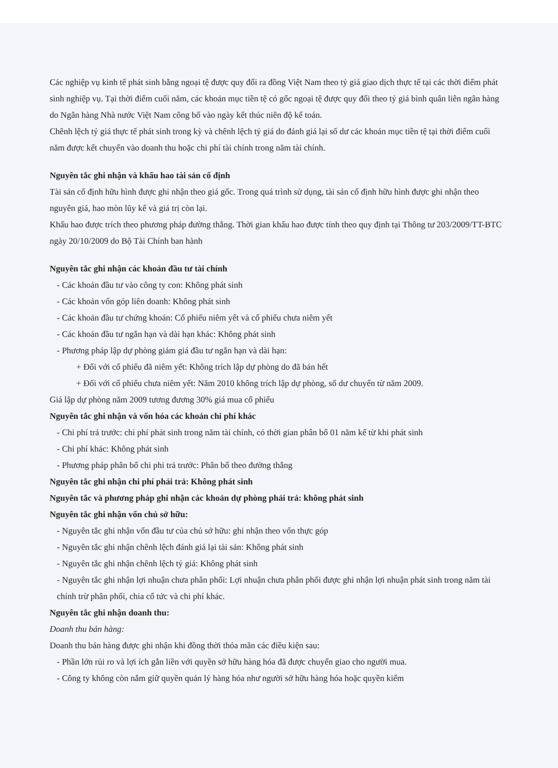Các nghiệp vụ kinh tế phát sinh bằng ngoại tệ được quy đổi ra đồng Việt Nam theo tỷ giá giao dịch thực tế tại các thời điểm phát sinh nghiệp vụ. Tại thời điểm cuối năm, các khoản mục tiền tệ có gốc ngoại tệ được quy đổi theo tỷ giá bình quân liên ngân hàng do Ngân hàng Nhà nước Việt Nam công bố vào ngày kết thúc niên độ kế toán.
Chênh lệch tỷ giá thực tế phát sinh trong kỳ và chênh lệch tỷ giá do đánh giá lại số dư các khoản mục tiền tệ tại thời điểm cuối năm được kết chuyển vào doanh thu hoặc chi phí tài chính trong năm tài chính.
Nguyên tắc ghi nhận và khấu hao tài sản cố định
Tài sản cố định hữu hình được ghi nhận theo giá gốc. Trong quá trình sử dụng, tài sản cố định hữu hình được ghi nhận theo nguyên giá, hao mòn lũy kế và giá trị còn lại.
Khấu hao được trích theo phương pháp đường thẳng. Thời gian khấu hao được tính theo quy định tại Thông tư 203/2009/TT-BTC ngày 20/10/2009 do Bộ Tài Chính ban hành
Nguyên tắc ghi nhận các khoản đầu tư tài chính
- Các khoản đầu tư vào công ty con: Không phát sinh
- Các khoản vốn góp liên doanh: Không phát sinh
- Các khoản đầu tư chứng khoán: Cổ phiếu niêm yết và cổ phiếu chưa niêm yết
- Các khoản đầu tư ngắn hạn và dài hạn khác: Không phát sinh
- Phương pháp lập dự phòng giảm giá đầu tư ngắn hạn và dài hạn:
+ Đối với cổ phiếu đã niêm yết: Không trích lập dự phòng do đã bán hết
+ Đối với cổ phiếu chưa niêm yết: Năm 2010 không trích lập dự phòng, số dư chuyển từ năm 2009.
Giá lập dự phòng năm 2009 tương đương 30% giá mua cổ phiếu
Nguyên tắc ghi nhận và vốn hóa các khoản chi phí khác
- Chi phí trả trước: chi phí phát sinh trong năm tài chính, có thời gian phân bổ 01 năm kể từ khi phát sinh
- Chi phí khác: Không phát sinh
- Phương pháp phân bổ chi phi trả trước: Phân bổ theo đường thẳng
Nguyên tắc ghi nhận chi phí phải trả: Không phát sinh
Nguyên tắc và phương pháp ghi nhận các khoản dự phòng phải trả: không phát sinh
Nguyên tắc ghi nhận vốn chủ sở hữu:
- Nguyên tắc ghi nhận vốn đầu tư của chủ sở hữu: ghi nhận theo vốn thực góp
- Nguyên tắc ghi nhận chênh lệch đánh giá lại tài sản: Không phát sinh
- Nguyên tắc ghi nhận chênh lệch tỷ giá: Không phát sinh
- Nguyên tắc ghi nhận lợi nhuận chưa phân phối: Lợi nhuận chưa phân phối được ghi nhận lợi nhuận phát sinh trong năm tài chính trừ phân phối, chia cổ tức và chi phí khác.
Nguyên tắc ghi nhận doanh thu:
Doanh thu bán hàng:
Doanh thu bán hàng được ghi nhận khi đồng thời thỏa mãn các điều kiện sau:
- Phần lớn rủi ro và lợi ích gắn liền với quyền sở hữu hàng hóa đã được chuyển giao cho người mua.
- Công ty không còn nắm giữ quyền quản lý hàng hóa như người sở hữu hàng hóa hoặc quyền kiểm